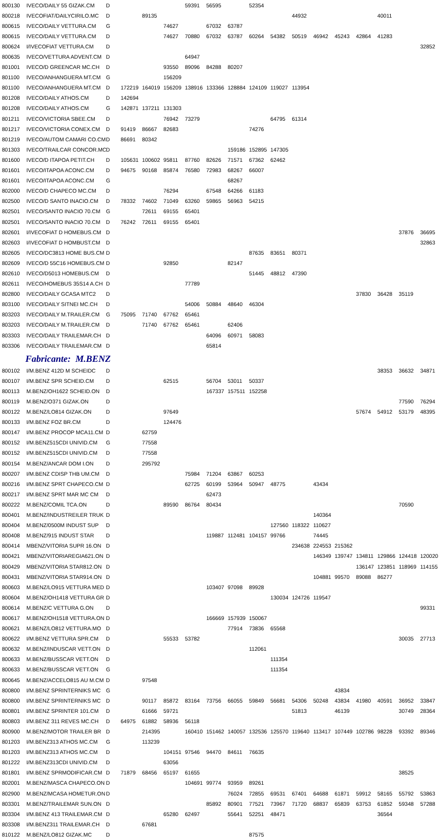| 800130 | IVECO/DAILY 55 GIZAK.CM | D | | | | 59391 | 56595 | | 52354 | | | | | | | | |
| 800218 | IVECOFIAT/DAILYCIRILO.MC | D | | 89135 | | | | | | | 44932 | | | | 40011 | | |
| 800615 | IVECO/DAILY VETTURA.CM | G | | | 74627 | | 67032 | 63787 | | | | | | | | | |
| 800615 | IVECO/DAILY VETTURA.CM | D | | | 74627 | 70880 | 67032 | 63787 | 60264 | 54382 | 50519 | 46942 | 45243 | 42864 | 41283 | | |
| 800624 | I/IVECOFIAT VETTURA.CM | D | | | | | | | | | | | | | | | 32852 |
| 800635 | IVECO/VETTURA ADVENT.CM | D | | | | 64947 | | | | | | | | | | | |
| 801001 | IVECO/D GREENCAR MC.CH | D | | | 93550 | 89096 | 84288 | 80207 | | | | | | | | | |
| 801100 | IVECO/ANHANGUERA MT.CM | G | | | 156209 | | | | | | | | | | | | |
| 801100 | IVECO/ANHANGUERA MT.CM | D | 172219 | 164019 | 156209 | 138916 | 133366 | 128884 | 124109 | 119027 | 113954 | | | | | | |
| 801208 | IVECO/DAILY ATHOS.CM | D | 142694 | | | | | | | | | | | | | | |
| 801208 | IVECO/DAILY ATHOS.CM | G | 142871 | 137211 | 131303 | | | | | | | | | | | | |
| 801211 | IVECO/VICTORIA SBEE.CM | D | | | 76942 | 73279 | | | | 64795 | 61314 | | | | | | |
| 801217 | IVECO/VICTORIA CONEX.CM | D | 91419 | 86667 | 82683 | | | | 74276 | | | | | | | | |
| 801219 | IVECO/AUTOM CAMARI CO.CM | D | 86691 | 80342 | | | | | | | | | | | | | |
| 801303 | IVECO/TRAILCAR CONCOR.MC | D | | | | | | 159186 | 152895 | 147305 | | | | | | | |
| 801600 | IVECO/D ITAPOA PETIT.CH | D | 105631 | 100602 | 95811 | 87760 | 82626 | 71571 | 67362 | 62462 | | | | | | | |
| 801601 | IVECO/ITAPOA ACONC.CM | D | 94675 | 90168 | 85874 | 76580 | 72983 | 68267 | 66007 | | | | | | | | |
| 801601 | IVECO/ITAPOA ACONC.CM | G | | | | | | 68267 | | | | | | | | | |
| 802000 | IVECO/D CHAPECO MC.CM | D | | | 76294 | | 67548 | 64266 | 61183 | | | | | | | | |
| 802500 | IVECO/D SANTO INACIO.CM | D | 78332 | 74602 | 71049 | 63260 | 59865 | 56963 | 54215 | | | | | | | | |
| 802501 | IVECO/SANTO INACIO 70.CM | G | | 72611 | 69155 | 65401 | | | | | | | | | | | |
| 802501 | IVECO/SANTO INACIO 70.CM | D | 76242 | 72611 | 69155 | 65401 | | | | | | | | | | | |
| 802601 | I/IVECOFIAT D HOMEBUS.CM | D | | | | | | | | | | | | | | 37876 | 36695 |
| 802603 | I/IVECOFIAT D HOMBUST.CM | D | | | | | | | | | | | | | | | 32863 |
| 802605 | IVECO/DC3813 HOME BUS.CM | D | | | | | | | 87635 | 83651 | 80371 | | | | | | |
| 802609 | IVECO/D 55C16 HOMEBUS.CM | D | | | 92850 | | | 82147 | | | | | | | | | |
| 802610 | IVECO/D5013 HOMEBUS.CM | D | | | | | | | 51445 | 48812 | 47390 | | | | | | |
| 802611 | IVECO/HOMEBUS 35S14 A.CH | D | | | | 77789 | | | | | | | | | | | |
| 802800 | IVECO/DAILY GCASA MTC2 | D | | | | | | | | | | | | 37830 | 36428 | 35119 | |
| 803100 | IVECO/DAILY SITNEI MC.CH | D | | | | 54006 | 50884 | 48640 | 46304 | | | | | | | | |
| 803203 | IVECO/DAILY M.TRAILER.CM | G | 75095 | 71740 | 67762 | 65461 | | | | | | | | | | | |
| 803203 | IVECO/DAILY M.TRAILER.CM | D | | 71740 | 67762 | 65461 | | 62406 | | | | | | | | | |
| 803303 | IVECO/DAILY TRAILEMAR.CH | D | | | | | 64096 | 60971 | 58083 | | | | | | | | |
| 803306 | IVECO/DAILY TRAILEMAR.CM | D | | | | | 65814 | | | | | | | | | | |
Fabricante: M.BENZ
| 800102 | I/M.BENZ 412D M SCHEIDC | D | | | | | | | | | | | | | 38353 | 36632 | 34871 |
| 800107 | I/M.BENZ SPR SCHEID.CM | D | | | 62515 | | 56704 | 53011 | 50337 | | | | | | | | |
| 800113 | M.BENZ/OH1622 SCHEID.ON | D | | | | | 167337 | 157511 | 152258 | | | | | | | | |
| 800119 | M.BENZ/O371 GIZAK.ON | D | | | | | | | | | | | | | | 77590 | 76294 |
| 800122 | M.BENZ/LO814 GIZAK.ON | D | | | 97649 | | | | | | | | | 57674 | 54912 | 53179 | 48395 |
| 800133 | I/M.BENZ FOZ BR.CM | D | | | 124476 | | | | | | | | | | | | |
| 800147 | I/M.BENZ PROCOP MCA11.CM | D | | 62759 | | | | | | | | | | | | | |
| 800152 | I/M.BENZ515CDI UNIVID.CM | G | | 77558 | | | | | | | | | | | | | |
| 800152 | I/M.BENZ515CDI UNIVID.CM | D | | 77558 | | | | | | | | | | | | | |
| 800154 | M.BENZ/ANCAR DOM I.ON | D | | 295792 | | | | | | | | | | | | | |
| 800207 | I/M.BENZ CDISP THB UM.CM | D | | | | 75984 | 71204 | 63867 | 60253 | | | | | | | | |
| 800216 | I/M.BENZ SPRT CHAPECO.CM | D | | | | 62725 | 60199 | 53964 | 50947 | 48775 | | 43434 | | | | | |
| 800217 | I/M.BENZ SPRT MAR MC CM | D | | | | | 62473 | | | | | | | | | | |
| 800222 | M.BENZ/COMIL TCA.ON | D | | | 89590 | 86764 | 80434 | | | | | | | | | 70590 | |
| 800401 | M.BENZ/INDUSTREILER TRUK | D | | | | | | | | | | 140364 | | | | | |
| 800404 | M.BENZ/0500M INDUST SUP | D | | | | | | | | 127560 | 118322 | 110627 | | | | | |
| 800408 | M.BENZ/915 INDUST STAR | D | | | | | 119887 | 112481 | 104157 | 99766 | | 74445 | | | | | |
| 800414 | MBENZ/VITORIA SUPR 16.ON | D | | | | | | | | | 234638 | 224553 | 215362 | | | | |
| 800421 | MBENZ/VITORIAREGIA621.ON | D | | | | | | | | | | 146349 | 139747 | 134811 | 129866 | 124418 | 120020 |
| 800429 | MBENZ/VITORIA STAR812.ON | D | | | | | | | | | | | | 136147 | 123851 | 118969 | 114155 |
| 800431 | MBENZ/VITORIA STAR914.ON | D | | | | | | | | | | 104881 | 99570 | 89088 | 86277 | | |
| 800603 | M.BENZ/LO915 VETTURA MED | D | | | | | 103407 | 97098 | 89928 | | | | | | | | |
| 800604 | M.BENZ/OH1418 VETTURA GR | D | | | | | | | | 130034 | 124726 | 119547 | | | | | |
| 800614 | M.BENZ/C VETTURA G.ON | D | | | | | | | | | | | | | | | 99331 |
| 800617 | M.BENZ/OH1518 VETTURA.ON | D | | | | | 166669 | 157939 | 150067 | | | | | | | | |
| 800621 | M.BENZ/LO812 VETTURA.MO | D | | | | | | 77914 | 73836 | 65568 | | | | | | | |
| 800622 | I/M.BENZ VETTURA SPR.CM | D | | | 55533 | 53782 | | | | | | | | | | 30035 | 27713 |
| 800632 | M.BENZ/INDUSCAR VETT.ON | D | | | | | | | 112061 | | | | | | | | |
| 800633 | M.BENZ/BUSSCAR VETT.ON | D | | | | | | | | 111354 | | | | | | | |
| 800633 | M.BENZ/BUSSCAR VETT.ON | G | | | | | | | | 111354 | | | | | | | |
| 800645 | M.BENZ/ACCELO815 AU M.CM | D | | 97548 | | | | | | | | | | | | | |
| 800800 | I/M.BENZ SPRINTERNIKS MC | G | | | | | | | | | | | 43834 | | | | |
| 800800 | I/M.BENZ SPRINTERNIKS MC | D | | 90117 | 85872 | 83164 | 73756 | 66055 | 59849 | 56681 | 54306 | 50248 | 43834 | 41980 | 40591 | 36952 | 33847 |
| 800801 | I/M.BENZ SPRINTER 101.CM | D | | 61666 | 59721 | | | | | | 51813 | | 46139 | | | 30749 | 28364 |
| 800803 | I/M.BENZ 311 REVES MC.CH | D | 64975 | 61882 | 58936 | 56118 | | | | | | | | | | | |
| 800900 | M.BENZ/MOTOR TRAILER BR | D | | 214395 | | 160410 | 151462 | 140057 | 132536 | 125570 | 119640 | 113417 | 107449 | 102786 | 98228 | 93392 | 89346 |
| 801203 | I/M.BENZ313 ATHOS MC.CM | G | | 113239 | | | | | | | | | | | | | |
| 801203 | I/M.BENZ313 ATHOS MC.CM | D | | | 104151 | 97546 | 94470 | 84611 | 76635 | | | | | | | | |
| 801222 | I/M.BENZ313CDI UNIVID.CM | D | | | 63056 | | | | | | | | | | | | |
| 801801 | I/M.BENZ SPRMODIFICAR.CM | D | 71879 | 68456 | 65197 | 61655 | | | | | | | | | | 38525 | |
| 802001 | M.BENZ/MASCA CHAPECO.ON | D | | | | 104691 | 99774 | 93959 | 89261 | | | | | | | | |
| 802900 | M.BENZ/MCASA HOMETUR.ON | D | | | | | | 76024 | 72855 | 69531 | 67401 | 64688 | 61871 | 59912 | 58165 | 55792 | 53863 |
| 803301 | M.BENZ/TRAILEMAR SUN.ON | D | | | | | 85892 | 80901 | 77521 | 73967 | 71720 | 68837 | 65839 | 63753 | 61852 | 59348 | 57288 |
| 803304 | I/M.BENZ 413 TRAILEMAR.CM | D | | | 65280 | 62497 | | 55641 | 52251 | 48471 | | | | | 36564 | | |
| 803308 | I/M.BENZ311 TRAILEMAR.CH | D | | 67681 | | | | | | | | | | | | | |
| 810122 | M.BENZ/LO812 GIZAK.MC | D | | | | | | | 87575 | | | | | | | | |